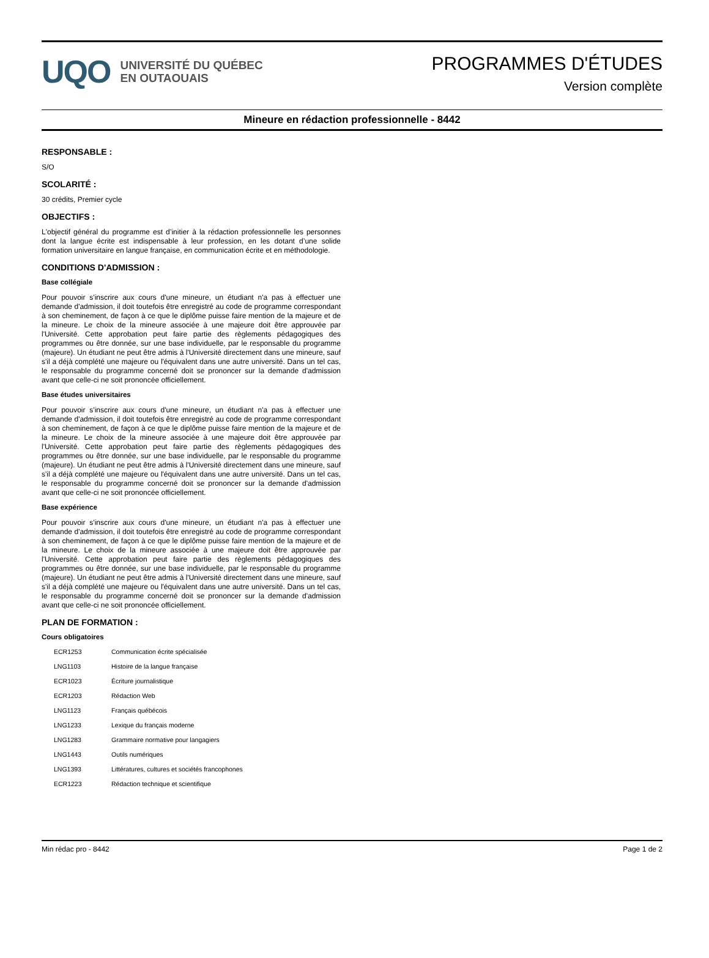UQO
UNIVERSITÉ DU QUÉBEC
EN OUTAOUAIS
PROGRAMMES D'ÉTUDES
Version complète
Mineure en rédaction professionnelle - 8442
RESPONSABLE :
S/O
SCOLARITÉ :
30 crédits, Premier cycle
OBJECTIFS :
L'objectif général du programme est d’initier à la rédaction professionnelle les personnes dont la langue écrite est indispensable à leur profession, en les dotant d’une solide formation universitaire en langue française, en communication écrite et en méthodologie.
CONDITIONS D'ADMISSION :
Base collégiale
Pour pouvoir s'inscrire aux cours d'une mineure, un étudiant n'a pas à effectuer une demande d'admission, il doit toutefois être enregistré au code de programme correspondant à son cheminement, de façon à ce que le diplôme puisse faire mention de la majeure et de la mineure. Le choix de la mineure associée à une majeure doit être approuvée par l'Université. Cette approbation peut faire partie des règlements pédagogiques des programmes ou être donnée, sur une base individuelle, par le responsable du programme (majeure). Un étudiant ne peut être admis à l'Université directement dans une mineure, sauf s'il a déjà complété une majeure ou l'équivalent dans une autre université. Dans un tel cas, le responsable du programme concerné doit se prononcer sur la demande d'admission avant que celle-ci ne soit prononcée officiellement.
Base études universitaires
Pour pouvoir s'inscrire aux cours d'une mineure, un étudiant n'a pas à effectuer une demande d'admission, il doit toutefois être enregistré au code de programme correspondant à son cheminement, de façon à ce que le diplôme puisse faire mention de la majeure et de la mineure. Le choix de la mineure associée à une majeure doit être approuvée par l'Université. Cette approbation peut faire partie des règlements pédagogiques des programmes ou être donnée, sur une base individuelle, par le responsable du programme (majeure). Un étudiant ne peut être admis à l'Université directement dans une mineure, sauf s'il a déjà complété une majeure ou l'équivalent dans une autre université. Dans un tel cas, le responsable du programme concerné doit se prononcer sur la demande d'admission avant que celle-ci ne soit prononcée officiellement.
Base expérience
Pour pouvoir s'inscrire aux cours d'une mineure, un étudiant n'a pas à effectuer une demande d'admission, il doit toutefois être enregistré au code de programme correspondant à son cheminement, de façon à ce que le diplôme puisse faire mention de la majeure et de la mineure. Le choix de la mineure associée à une majeure doit être approuvée par l'Université. Cette approbation peut faire partie des règlements pédagogiques des programmes ou être donnée, sur une base individuelle, par le responsable du programme (majeure). Un étudiant ne peut être admis à l'Université directement dans une mineure, sauf s'il a déjà complété une majeure ou l'équivalent dans une autre université. Dans un tel cas, le responsable du programme concerné doit se prononcer sur la demande d'admission avant que celle-ci ne soit prononcée officiellement.
PLAN DE FORMATION :
Cours obligatoires
| ECR1253 | Communication écrite spécialisée |
| LNG1103 | Histoire de la langue française |
| ECR1023 | Écriture journalistique |
| ECR1203 | Rédaction Web |
| LNG1123 | Français québécois |
| LNG1233 | Lexique du français moderne |
| LNG1283 | Grammaire normative pour langagiers |
| LNG1443 | Outils numériques |
| LNG1393 | Littératures, cultures et sociétés francophones |
| ECR1223 | Rédaction technique et scientifique |
Min rédac pro - 8442 Page 1 de 2